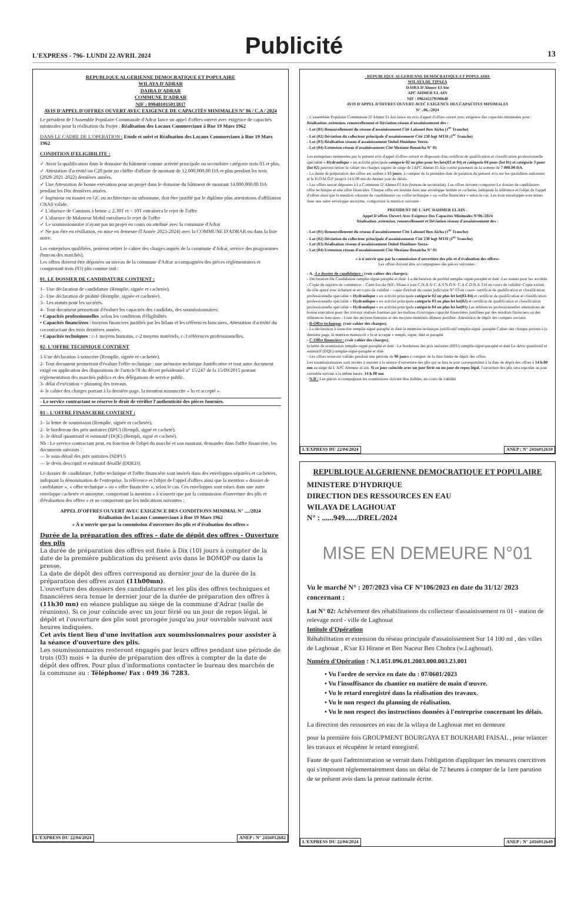L'EXPRESS - 796- LUNDI 22 AVRIL 2024
Publicité
13
REPUBLIQUE ALGERIENNE DEMOCRATIQUE ET POPULAIRE
WILAYA D'ADRAR
DAIRA D'ADRAR
COMMUNE D'ADRAR
NIF : 098401015013837
AVIS D'APPEL D'OFFRES OUVERT AVEC EXIGENCE DE CAPACITÉS MINIMALES N° 06 / C.A / 2024
Le président de l'Assemble Populaire Communale d'Adrar lance un appel d'offres ouvert avec exigence de capacités minimales pour la réalisation du Projet : Réalisation des Locaux Commerciaux à Rue 19 Mars 1962
DANS LE CADRE DE L'OPERATION : Etude et suivi et Réalisation des Locaux Commerciaux à Rue 19 Mars 1962
CONDITION D'ELIGIBILITE :
✓ Avoir la qualification dans le domaine du bâtiment comme activité principale ou secondaire catégorie trois 03 et plus.
✓ Attestation d'activité ou C20 pour un chiffre d'affaire de montant de 12.000.000.00 DA et plus pendant les trois (2020-2021-2022) dernières années.
✓ Une Attestation de bonne exécution pour un projet dans le domaine du bâtiment de montant 14.000.000.00 DA pendant les Dix dernières années.
✓ Ingénieur ou master en GC ou architecture ou urbanisme, doit être justifié par le diplôme plus attestations d'affiliation CNAS valide.
✓ L'absence de Camions à benne ≥ 2.30T et < 10T entraînera le rejet de l'offre
✓ L'absence de Malaxeur Mobil entraînera le rejet de l'offre
✓ Le soumissionnaire n'ayant pas un projet en cours ou attribué avec la commune d'Adrar
✓ Ne pas être en résiliation, en mise en demeure (l'Année 2023-2024) avec la COMMUNE D'ADRAR ou dans la liste noire.
Les entreprises qualifiées, peuvent retirer le cahier des charges auprès de la commune d'Adrar, service des programmes (bureau des marchés).
Les offres doivent être déposées au niveau de la commune d'Adrar accompagnées des pièces réglementaires et comprenant trois (03) plis comme suit :
01. LE DOSSIER DE CANDIDATURE CONTIENT :
1– Une déclaration de candidature (Remplie, signée et cachetée).
2– Une déclaration de probité (Remplie, signée et cachetée).
3– Les statuts pour les sociétés.
4– Tout document permettant d'évaluer les capacités des candidats, des soumissionnaires:
• Capacités professionnelles :selon les conditions d'éligibilités
• Capacités financières : moyens financiers justifiés par les bilans et les références bancaires, Attestation d'activité du cocontractant des trois dernières années.
• Capacités techniques : c-1 moyens humains, c-2 moyens matériels, c-3 références professionnelles.
02- L'OFFRE TECHNIQUE CONTIENT
1-Une déclaration à souscrire (Remplie, signée et cachetée).
2- Tout document permettant d'évaluer l'offre technique : une mémoire technique Justificative et tout autre document exigé en application des dispositions de l'article78 du décret présidentiel n° 15/247 de la 15/09/2015 portant réglementation des marchés publics et des délégations de service public.
3- délai d'exécution + planning des travaux.
4- le cahier des charges portant à la dernière page, la mention manuscrite « lu et accepté ».
- Le service contractant se réserve le droit de vérifier l'authenticité des pièces fournies.
03 – L'OFFRE FINANCIERE CONTIENT :
1– la lettre de soumission (Remplie, signée et cachetée).
2– le bordereau des prix unitaires (BPU) (Rempli, signé et cacheté).
3– le détail quantitatif et estimatif (DQE) (Rempli, signé et cacheté).
Nb : Le service contractant peut, en fonction de l'objet du marché et son montant, demander dans l'offre financière, les documents suivants :
— le sous-détail des prix unitaires (SDPU)
— le devis descriptif et estimatif détaillé (DDED).
Le dossier de candidature, l'offre technique et l'offre financière sont insérés dans des enveloppes séparées et cachetées, indiquant la dénomination de l'entreprise, la référence et l'objet de l'appel d'offres ainsi que la mention « dossier de candidature », « offre technique » ou « offre financière », selon le cas. Ces enveloppes sont mises dans une autre enveloppe cachetée et anonyme, comportant la mention « à n'ouvrir que par la commission d'ouverture des plis et d'évaluation des offres » et ne comportant que les indications suivantes :
APPEL D'OFFRES OUVERT AVEC EXIGENCE DES CONDITIONS MINIMAL N° ..../2024
Réalisation des Locaux Commerciaux à Rue 19 Mars 1962
« À n'ouvrir que par la commission d'ouverture des plis et d'évaluation des offres »
Durée de la préparation des offres - date de dépôt des offres - Ouverture des plis
La durée de préparation des offres est fixée à Dix (10) jours à compter de la date de la première publication du présent avis dans le BOMOP ou dans la presse.
La date de dépôt des offres correspond au dernier jour de la durée de la préparation des offres avant (11h00mn).
L'ouverture des dossiers des candidatures et les plis des offres techniques et financières sera tenue le dernier jour de la durée de préparation des offres à (11h30 mn) en séance publique au siège de la commune d'Adrar (salle de réunions), Si ce jour coïncide avec un jour férié ou un jour de repos légal, le dépôt et l'ouverture des plis sont prorogée jusqu'au jour ouvrable suivant aux heures indiquées.
Cet avis tient lieu d'une invitation aux soumissionnaires pour assister à la séance d'ouverture des plis.
Les soumissionnaires resteront engagés par leurs offres pendant une période de trois (03) mois + la durée de préparation des offres à compter de la date de dépôt des offres. Pour plus d'informations contacter le bureau des marchés de la commune au : Téléphone/ Fax : 049 36 7283.
L'EXPRESS DU 22/04/2024 ANEP : N° 2416012682
- REPUBLIQUE ALGERIENNE DEMOCRATIQUE ET POPULAIRE
WILAYA DE TIPAZA
DAIRA D'Ahmer El Ain
APC AHMER EL AIN
NIF : 096242279590640
AVIS D'APPEL D'OFFRES OUVERT AVEC EXIGENCE DES CAPACITES MINIMALES
N° ..06../2024
- L'assemblée Populaire Communale D' Ahmer El Ain lance un avis d'appel d'offres ouvert avec exigence des capacités minimales pour :
Réalisation ,extension, renouvellement et Déviation réseau d'assainissement des :
- Lot (01) Renouvellement du réseau d'assainissement Cité Lahouel Ben Aicha (1<sup>er</sup> Tranche)
- Lot (02) Déviation du collecteur principale d'assainissement Cité 230 logt MTH (1<sup>er</sup> Tranche)
- Lot (03) Réalisation réseau d'assainissement Ouled Hmidane-Yezza-
- Lot (04) Extension réseau d'assainissement Cité Meziane Benaicha N° 01
Les entreprises intéressées par le présent avis d'appel d'offres ouvert et disposant d'un certificat de qualification et classification professionnelle spécialité « Hydraulique » en activité principale catégorie 02 ou plus pour les lots(03 et 04) et catégorie 04 pour (lot 01) et catégorie 3 pour (lot 02) peuvent retirer le cahier des charges auprès de siège de l'APC Ahmer El Ain contre paiement de la somme de 7 000.00 DA.
- La durée de préparation des offres est arrêtée à 15 jours, à compter de la première date de parution du présent avis sur les quotidiens nationaux et le B.O.M.O.P jusqu'à 14 h 00 mn du dernier jour de délais.
- Les offres seront déposées à La Commune D' Ahmer El Ain (bureau de secrétariat). Les offres doivent comporter Le dossier de candidature- offre technique et une offre financière. Chaque offre est insérée dans une enveloppe fermée et cachetée, indiquant la référence et l'objet de l'appel d'offres ainsi que la mention «dossier de candidature» ou «offre technique » ou «offre financière » selon le cas. Les trois enveloppes sont mises dans une autre enveloppe anonyme, comportant la mention suivante :
PRESIDENT DE L'APC DAHMER ELAIN -
Appel D'offres Ouvert Avec Exigence Des Capacites Minimales N°06./2024
Réalisation ,extension, renouvellement et Déviation réseau d'assainissement des :
- Lot (01) Renouvellement du réseau d'assainissement Cité Lahouel Ben Aicha (1<sup>er</sup> Tranche)
- Lot (02) Déviation du collecteur principale d'assainissement Cité 230 logt MTH (1<sup>er</sup> Tranche)
- Lot (03) Réalisation réseau d'assainissement Ouled Hmidane-Yezza-
- Lot (04) Extension réseau d'assainissement Cité Meziane Benaicha N° 01
« à n'ouvrir que par la commission d'ouverture des plis et d'évaluation des offres»
Les offres doivent être accompagnées des pièces suivantes :
- A. -Le dossier de candidature : (voir cahier des charges).
- Déclaration De Candidature remplie-signé-paraphé et daté- La déclaration de probité remplie-signé-paraphé et daté -Les statuts pour les sociétés - Copie du registre de commerce- - Carte fiscale NIF- Mises à jour C.N.A.S/ C.A.S.N.O.S- C.A.C.O.B.A.T.H en cours de validité- Copie extrait de rôle apuré avec échelant et en cours de validité – copie d'extrait du casier judiciaire N° 03 en cours- certificat de qualification et classification professionnelle spécialité « Hydraulique » en activité principale catégorie 02 ou plus let lot(03-04) et certificat de qualification et classification professionnelle spécialité « Hydraulique » en activité principale catégorie 03 ou plus let lot(02) et certificat de qualification et classification professionnelle spécialité « Hydraulique » en activité principale catégorie 04 ou plus let lot(01) Les références professionnelles attestations de bonne exécution pour des travaux réalisés fournies par les maîtres d'ouvrages-capacité financières justifiées par des résultats financiers ou des références bancaires - Liste des moyens humains et des moyens matériels dûment justifiée- Attestation de dépôt des comptes sociaux
- B-Offre technique. (voir cahier des charges).
- La déclaration à souscrire remplie-signé-paraphé et daté-la mémoire technique justificatif remplie-signé -paraphé Cahier des charges portant à la dernière page, la mention manuscrit « lu et accepté » rempli, signé, daté et paraphé
- C-Offre financière : (voir cahier des charges).
la lettre de soumission remplie-signé-paraphé et daté - Le bordereau des prix unitaires (BPU) remplie-signé-paraphé et daté Le devis quantitatif et estimatif (DQE) remplie-signé-paraphé et daté
- Les offres resteront valides pendant une période de 90 jours à compter de la date limite de dépôt des offres.
Les soumissionnaires sont invités à assister à la séance d'ouverture des plis qui se fera le jour correspondant à la date de dépôt des offres à 14 h.00 mn au siège de L'APC Ahmeur el ain. Si ce jour coïncide avec un jour férié ou un jour de repos légal, l'ouverture des plis sera reportée au jour ouvrable suivant à la même heure ,14 h 00 mn
- N.B : Les pièces accompagnant les soumissions doivent être lisibles, en cours de validité.
L'EXPRESS DU 22/04/2024 ANEP : N° 2416012610
REPUBLIQUE ALGERIENNE DEMOCRATIQUE ET POPULAIRE
MINISTERE D'HYDRIQUE
DIRECTION DES RESSOURCES EN EAU
WILAYA DE LAGHOUAT
N° : ......949....../DREL/2024
MISE EN DEMEURE N°01
Vu le marché N° : 207/2023 visa CF N°106/2023 en date du 31/12/ 2023 concernant :
Lot N° 02: Achèvement des réhabilitations du collecteur d'assainissement rn 01 - station de relevage nord - ville de Laghouat
Intitule d'Opération
Réhabilitation et extension du réseau principale d'assainissement Sur 14 100 ml , des villes de Laghouat , K'sar El Hirane et Ben Naceur Ben Chohra (w.Laghouat).
Numéro d'Opération : N.1.051.096.01.2003.000.003.23.001
• Vu l'ordre de service en date du : 07/0601/2023
• Vu l'insuffisance du chantier en matière de main d'œuvre.
• Vu le retard enregistré dans la réalisation des travaux.
• Vu le non respect du planning de réalisation.
• Vu le non respect des instructions données à l'entreprise concernant les délais.
La direction des ressources en eau de la wilaya de Laghouat met en demeure
pour la première fois GROUPMENT BOURGAYA ET BOUKHARI FAISAL , pour relancer les travaux et récupérer le retard enregistré.
Faute de quoi l'administration se verrait dans l'obligation d'appliquer les mesures coercitives qui s'imposent réglementairement dans un délai de 72 heures à compter de la 1ere parution de se présent avis dans la presse nationale écrite.
L'EXPRESS DU 22/04/2024 ANEP : N° 2416012649